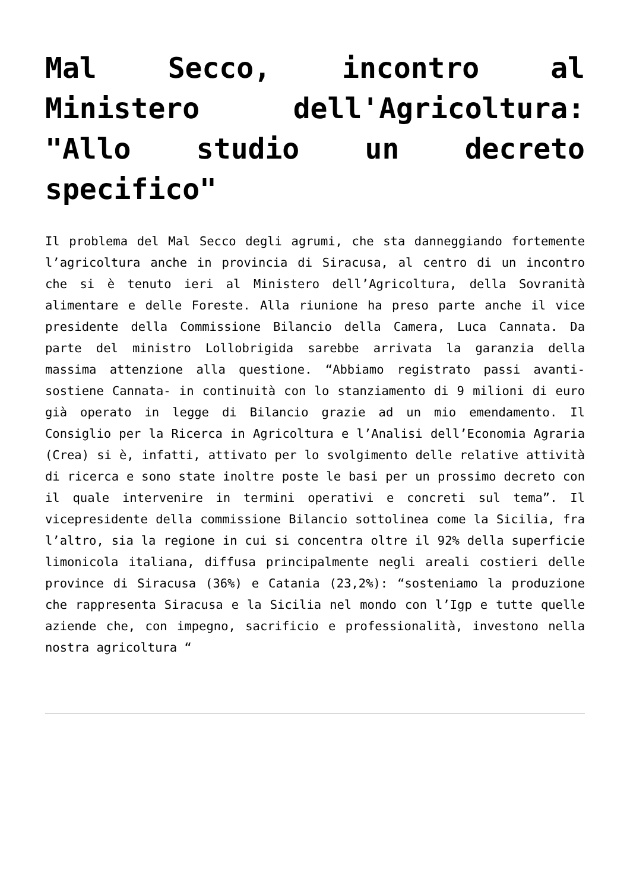Mal Secco, incontro al Ministero dell'Agricoltura: "Allo studio un decreto specifico"
Il problema del Mal Secco degli agrumi, che sta danneggiando fortemente l’agricoltura anche in provincia di Siracusa, al centro di un incontro che si è tenuto ieri al Ministero dell’Agricoltura, della Sovranità alimentare e delle Foreste. Alla riunione ha preso parte anche il vice presidente della Commissione Bilancio della Camera, Luca Cannata. Da parte del ministro Lollobrigida sarebbe arrivata la garanzia della massima attenzione alla questione. “Abbiamo registrato passi avanti- sostiene Cannata- in continuità con lo stanziamento di 9 milioni di euro già operato in legge di Bilancio grazie ad un mio emendamento. Il Consiglio per la Ricerca in Agricoltura e l’Analisi dell’Economia Agraria (Crea) si è, infatti, attivato per lo svolgimento delle relative attività di ricerca e sono state inoltre poste le basi per un prossimo decreto con il quale intervenire in termini operativi e concreti sul tema”. Il vicepresidente della commissione Bilancio sottolinea come la Sicilia, fra l’altro, sia la regione in cui si concentra oltre il 92% della superficie limonicola italiana, diffusa principalmente negli areali costieri delle province di Siracusa (36%) e Catania (23,2%): “sosteniamo la produzione che rappresenta Siracusa e la Sicilia nel mondo con l’Igp e tutte quelle aziende che, con impegno, sacrificio e professionalità, investono nella nostra agricoltura “